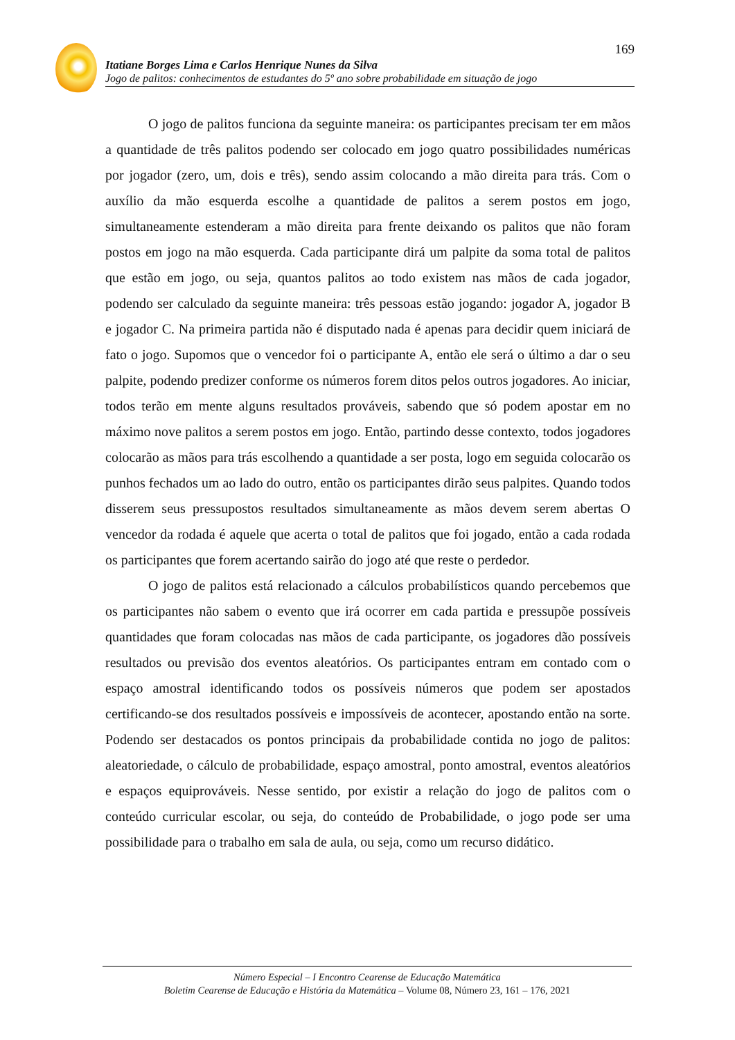169
Itatiane Borges Lima e Carlos Henrique Nunes da Silva
Jogo de palitos: conhecimentos de estudantes do 5º ano sobre probabilidade em situação de jogo
O jogo de palitos funciona da seguinte maneira: os participantes precisam ter em mãos a quantidade de três palitos podendo ser colocado em jogo quatro possibilidades numéricas por jogador (zero, um, dois e três), sendo assim colocando a mão direita para trás. Com o auxílio da mão esquerda escolhe a quantidade de palitos a serem postos em jogo, simultaneamente estenderam a mão direita para frente deixando os palitos que não foram postos em jogo na mão esquerda. Cada participante dirá um palpite da soma total de palitos que estão em jogo, ou seja, quantos palitos ao todo existem nas mãos de cada jogador, podendo ser calculado da seguinte maneira: três pessoas estão jogando: jogador A, jogador B e jogador C. Na primeira partida não é disputado nada é apenas para decidir quem iniciará de fato o jogo. Supomos que o vencedor foi o participante A, então ele será o último a dar o seu palpite, podendo predizer conforme os números forem ditos pelos outros jogadores. Ao iniciar, todos terão em mente alguns resultados prováveis, sabendo que só podem apostar em no máximo nove palitos a serem postos em jogo. Então, partindo desse contexto, todos jogadores colocarão as mãos para trás escolhendo a quantidade a ser posta, logo em seguida colocarão os punhos fechados um ao lado do outro, então os participantes dirão seus palpites. Quando todos disserem seus pressupostos resultados simultaneamente as mãos devem serem abertas O vencedor da rodada é aquele que acerta o total de palitos que foi jogado, então a cada rodada os participantes que forem acertando sairão do jogo até que reste o perdedor.
O jogo de palitos está relacionado a cálculos probabilísticos quando percebemos que os participantes não sabem o evento que irá ocorrer em cada partida e pressupõe possíveis quantidades que foram colocadas nas mãos de cada participante, os jogadores dão possíveis resultados ou previsão dos eventos aleatórios. Os participantes entram em contado com o espaço amostral identificando todos os possíveis números que podem ser apostados certificando-se dos resultados possíveis e impossíveis de acontecer, apostando então na sorte. Podendo ser destacados os pontos principais da probabilidade contida no jogo de palitos: aleatoriedade, o cálculo de probabilidade, espaço amostral, ponto amostral, eventos aleatórios e espaços equiprováveis. Nesse sentido, por existir a relação do jogo de palitos com o conteúdo curricular escolar, ou seja, do conteúdo de Probabilidade, o jogo pode ser uma possibilidade para o trabalho em sala de aula, ou seja, como um recurso didático.
Número Especial – I Encontro Cearense de Educação Matemática
Boletim Cearense de Educação e História da Matemática – Volume 08, Número 23, 161 – 176, 2021